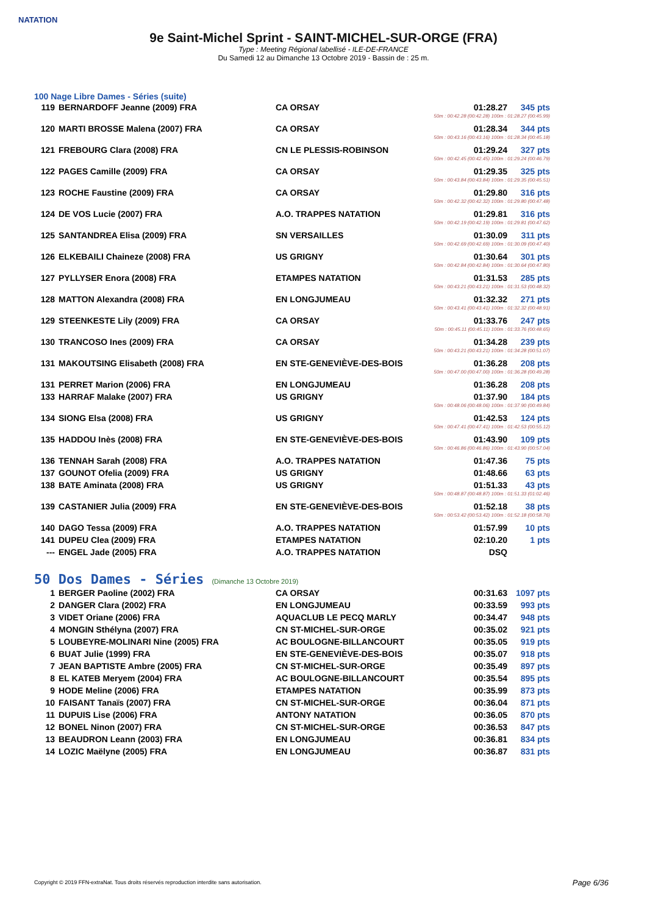NATATION
9e Saint-Michel Sprint - SAINT-MICHEL-SUR-ORGE (FRA)
Type : Meeting Régional labellisé - ILE-DE-FRANCE
Du Samedi 12 au Dimanche 13 Octobre 2019 - Bassin de : 25 m.
100 Nage Libre Dames - Séries (suite)
| 119 | BERNARDOFF Jeanne (2009) FRA | CA ORSAY | 01:28.27 | 345 pts |
| 50m : 00:42.28 (00:42.28) 100m : 01:28.27 (00:45.99) | | | | |
| 120 | MARTI BROSSE Malena (2007) FRA | CA ORSAY | 01:28.34 | 344 pts |
| 50m : 00:43.16 (00:43.16) 100m : 01:28.34 (00:45.18) | | | | |
| 121 | FREBOURG Clara (2008) FRA | CN LE PLESSIS-ROBINSON | 01:29.24 | 327 pts |
| 50m : 00:42.45 (00:42.45) 100m : 01:29.24 (00:46.79) | | | | |
| 122 | PAGES Camille (2009) FRA | CA ORSAY | 01:29.35 | 325 pts |
| 50m : 00:43.84 (00:43.84) 100m : 01:29.35 (00:45.51) | | | | |
| 123 | ROCHE Faustine (2009) FRA | CA ORSAY | 01:29.80 | 316 pts |
| 50m : 00:42.32 (00:42.32) 100m : 01:29.80 (00:47.48) | | | | |
| 124 | DE VOS Lucie (2007) FRA | A.O. TRAPPES NATATION | 01:29.81 | 316 pts |
| 50m : 00:42.19 (00:42.19) 100m : 01:29.81 (00:47.62) | | | | |
| 125 | SANTANDREA Elisa (2009) FRA | SN VERSAILLES | 01:30.09 | 311 pts |
| 50m : 00:42.69 (00:42.69) 100m : 01:30.09 (00:47.40) | | | | |
| 126 | ELKEBAILI Chaineze (2008) FRA | US GRIGNY | 01:30.64 | 301 pts |
| 50m : 00:42.84 (00:42.84) 100m : 01:30.64 (00:47.80) | | | | |
| 127 | PYLLYSER Enora (2008) FRA | ETAMPES NATATION | 01:31.53 | 285 pts |
| 50m : 00:43.21 (00:43.21) 100m : 01:31.53 (00:48.32) | | | | |
| 128 | MATTON Alexandra (2008) FRA | EN LONGJUMEAU | 01:32.32 | 271 pts |
| 50m : 00:43.41 (00:43.41) 100m : 01:32.32 (00:48.91) | | | | |
| 129 | STEENKESTE Lily (2009) FRA | CA ORSAY | 01:33.76 | 247 pts |
| 50m : 00:45.11 (00:45.11) 100m : 01:33.76 (00:48.65) | | | | |
| 130 | TRANCOSO Ines (2009) FRA | CA ORSAY | 01:34.28 | 239 pts |
| 50m : 00:43.21 (00:43.21) 100m : 01:34.28 (00:51.07) | | | | |
| 131 | MAKOUTSING Elisabeth (2008) FRA | EN STE-GENEVIÈVE-DES-BOIS | 01:36.28 | 208 pts |
| 50m : 00:47.00 (00:47.00) 100m : 01:36.28 (00:49.28) | | | | |
| 131 | PERRET Marion (2006) FRA | EN LONGJUMEAU | 01:36.28 | 208 pts |
| 133 | HARRAF Malake (2007) FRA | US GRIGNY | 01:37.90 | 184 pts |
| 50m : 00:48.06 (00:48.06) 100m : 01:37.90 (00:49.84) | | | | |
| 134 | SIONG Elsa (2008) FRA | US GRIGNY | 01:42.53 | 124 pts |
| 50m : 00:47.41 (00:47.41) 100m : 01:42.53 (00:55.12) | | | | |
| 135 | HADDOU Inès (2008) FRA | EN STE-GENEVIÈVE-DES-BOIS | 01:43.90 | 109 pts |
| 50m : 00:46.86 (00:46.86) 100m : 01:43.90 (00:57.04) | | | | |
| 136 | TENNAH Sarah (2008) FRA | A.O. TRAPPES NATATION | 01:47.36 | 75 pts |
| 137 | GOUNOT Ofelia (2009) FRA | US GRIGNY | 01:48.66 | 63 pts |
| 138 | BATE Aminata (2008) FRA | US GRIGNY | 01:51.33 | 43 pts |
| 50m : 00:48.87 (00:48.87) 100m : 01:51.33 (01:02.46) | | | | |
| 139 | CASTANIER Julia (2009) FRA | EN STE-GENEVIÈVE-DES-BOIS | 01:52.18 | 38 pts |
| 50m : 00:53.42 (00:53.42) 100m : 01:52.18 (00:58.76) | | | | |
| 140 | DAGO Tessa (2009) FRA | A.O. TRAPPES NATATION | 01:57.99 | 10 pts |
| 141 | DUPEU Clea (2009) FRA | ETAMPES NATATION | 02:10.20 | 1 pts |
| --- | ENGEL Jade (2005) FRA | A.O. TRAPPES NATATION | DSQ | |
50 Dos Dames - Séries (Dimanche 13 Octobre 2019)
| 1 | BERGER Paoline (2002) FRA | CA ORSAY | 00:31.63 | 1097 pts |
| 2 | DANGER Clara (2002) FRA | EN LONGJUMEAU | 00:33.59 | 993 pts |
| 3 | VIDET Oriane (2006) FRA | AQUACLUB LE PECQ MARLY | 00:34.47 | 948 pts |
| 4 | MONGIN Sthélyna (2007) FRA | CN ST-MICHEL-SUR-ORGE | 00:35.02 | 921 pts |
| 5 | LOUBEYRE-MOLINARI Nine (2005) FRA | AC BOULOGNE-BILLANCOURT | 00:35.05 | 919 pts |
| 6 | BUAT Julie (1999) FRA | EN STE-GENEVIÈVE-DES-BOIS | 00:35.07 | 918 pts |
| 7 | JEAN BAPTISTE Ambre (2005) FRA | CN ST-MICHEL-SUR-ORGE | 00:35.49 | 897 pts |
| 8 | EL KATEB Meryem (2004) FRA | AC BOULOGNE-BILLANCOURT | 00:35.54 | 895 pts |
| 9 | HODE Meline (2006) FRA | ETAMPES NATATION | 00:35.99 | 873 pts |
| 10 | FAISANT Tanaïs (2007) FRA | CN ST-MICHEL-SUR-ORGE | 00:36.04 | 871 pts |
| 11 | DUPUIS Lise (2006) FRA | ANTONY NATATION | 00:36.05 | 870 pts |
| 12 | BONEL Ninon (2007) FRA | CN ST-MICHEL-SUR-ORGE | 00:36.53 | 847 pts |
| 13 | BEAUDRON Leann (2003) FRA | EN LONGJUMEAU | 00:36.81 | 834 pts |
| 14 | LOZIC Maëlyne (2005) FRA | EN LONGJUMEAU | 00:36.87 | 831 pts |
Copyright © 2019 FFN-extraNat. Tous droits réservés reproduction interdite sans autorisation.
Page 6/36